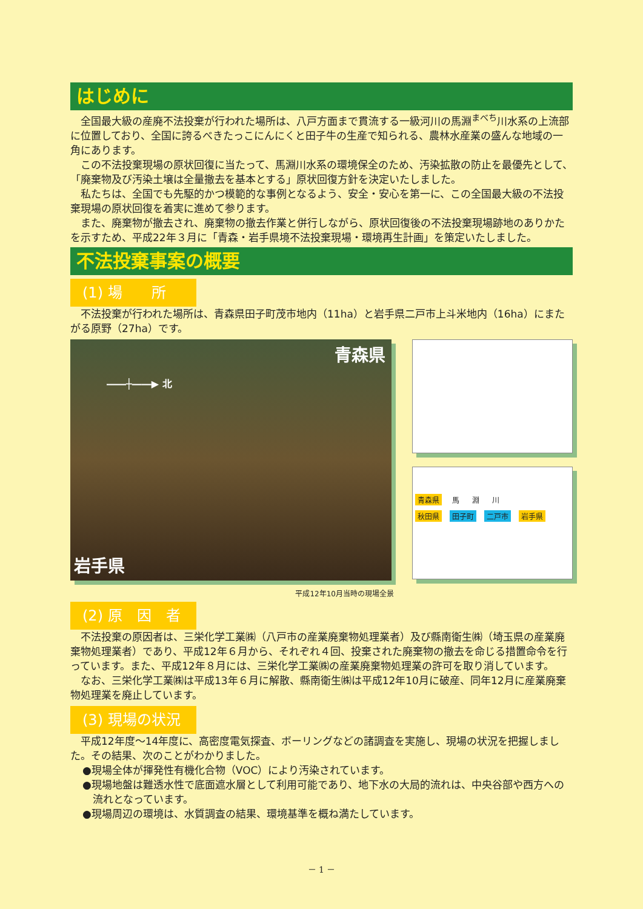はじめに
全国最大級の産廃不法投棄が行われた場所は、八戸方面まで貫流する一級河川の馬淵<sup>まべち</sup>川水系の上流部に位置しており、全国に誇るべきたっこにんにくと田子牛の生産で知られる、農林水産業の盛んな地域の一角にあります。
この不法投棄現場の原状回復に当たって、馬淵川水系の環境保全のため、汚染拡散の防止を最優先として、「廃棄物及び汚染土壌は全量撤去を基本とする」原状回復方針を決定いたしました。
私たちは、全国でも先駆的かつ模範的な事例となるよう、安全・安心を第一に、この全国最大級の不法投棄現場の原状回復を着実に進めて参ります。
また、廃棄物が撤去され、廃棄物の撤去作業と併行しながら、原状回復後の不法投棄現場跡地のありかたを示すため、平成22年３月に「青森・岩手県境不法投棄現場・環境再生計画」を策定いたしました。
不法投棄事案の概要
(1) 場　　所
不法投棄が行われた場所は、青森県田子町茂市地内（11ha）と岩手県二戸市上斗米地内（16ha）にまたがる原野（27ha）です。
青森県
――┼――▶ 北
岩手県
青森県 馬 淵 川
秋田県 田子町 二戸市 岩手県
平成12年10月当時の現場全景
(2) 原　因　者
不法投棄の原因者は、三栄化学工業㈱（八戸市の産業廃棄物処理業者）及び縣南衛生㈱（埼玉県の産業廃棄物処理業者）であり、平成12年６月から、それぞれ４回、投棄された廃棄物の撤去を命じる措置命令を行っています。また、平成12年８月には、三栄化学工業㈱の産業廃棄物処理業の許可を取り消しています。
なお、三栄化学工業㈱は平成13年６月に解散、縣南衛生㈱は平成12年10月に破産、同年12月に産業廃棄物処理業を廃止しています。
(3) 現場の状況
平成12年度～14年度に、高密度電気探査、ボーリングなどの諸調査を実施し、現場の状況を把握しました。その結果、次のことがわかりました。
●現場全体が揮発性有機化合物（VOC）により汚染されています。
●現場地盤は難透水性で底面遮水層として利用可能であり、地下水の大局的流れは、中央谷部や西方への流れとなっています。
●現場周辺の環境は、水質調査の結果、環境基準を概ね満たしています。
－ 1 －